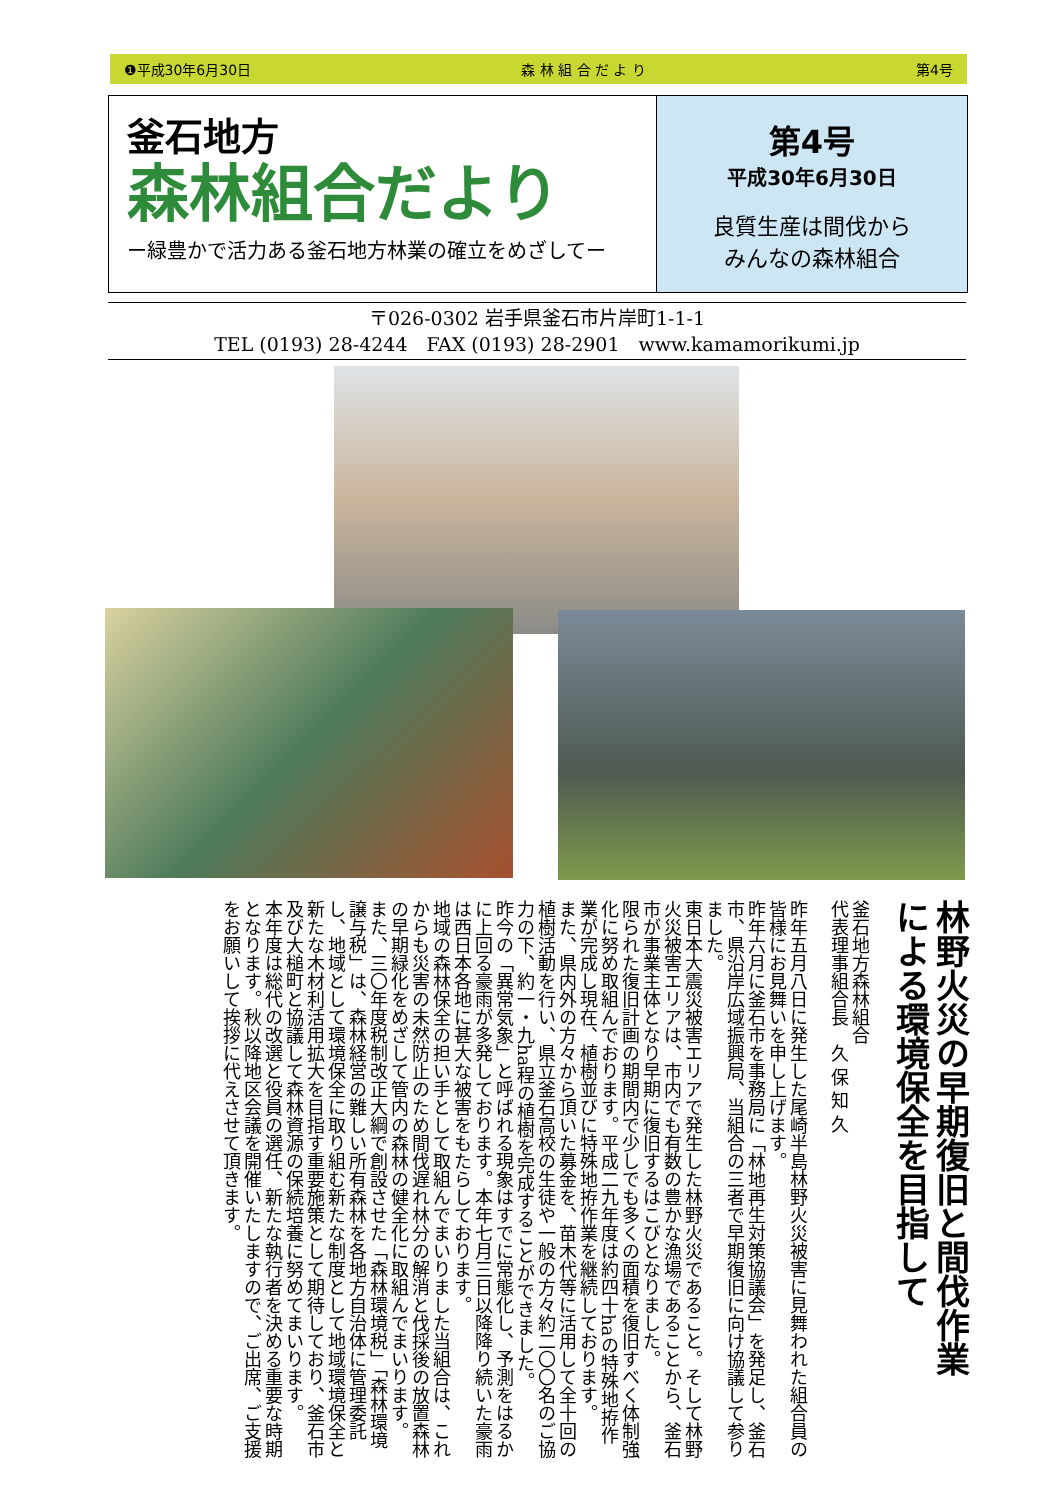❶平成30年6月30日 森 林 組 合 だ よ り 第4号
釜石地方
森林組合だより
ー緑豊かで活力ある釜石地方林業の確立をめざしてー
第4号
平成30年6月30日
良質生産は間伐から
みんなの森林組合
〒026-0302 岩手県釜石市片岸町1-1-1
TEL (0193) 28-4244　FAX (0193) 28-2901　www.kamamorikumi.jp
林野火災の早期復旧と間伐作業
による環境保全を目指して
釜石地方森林組合
代表理事組合長　久 保 知 久
昨年五月八日に発生した尾崎半島林野火災被害に見舞われた組合員の皆様にお見舞いを申し上げます。
昨年六月に釜石市を事務局に「林地再生対策協議会」を発足し、釜石市、県沿岸広域振興局、当組合の三者で早期復旧に向け協議して参りました。
東日本大震災被害エリアで発生した林野火災であること。そして林野火災被害エリアは、市内でも有数の豊かな漁場であることから、釜石市が事業主体となり早期に復旧するはこびとなりました。
限られた復旧計画の期間内で少しでも多くの面積を復旧すべく体制強化に努め取組んでおります。平成二九年度は約四十haの特殊地拵作業が完成し現在、植樹並びに特殊地拵作業を継続しております。
また、県内外の方々から頂いた募金を、苗木代等に活用して全十回の植樹活動を行い、県立釜石高校の生徒や一般の方々約二〇〇名のご協力の下、約一・九ha程の植樹を完成することができました。
昨今の「異常気象」と呼ばれる現象はすでに常態化し、予測をはるかに上回る豪雨が多発しております。本年七月三日以降降り続いた豪雨は西日本各地に甚大な被害をもたらしております。
地域の森林保全の担い手として取組んでまいりました当組合は、これからも災害の未然防止のため間伐遅れ林分の解消と伐採後の放置森林の早期緑化をめざして管内の森林の健全化に取組んでまいります。
また、三〇年度税制改正大綱で創設させた「森林環境税」「森林環境譲与税」は、森林経営の難しい所有森林を各地方自治体に管理委託し、地域として環境保全に取り組む新たな制度として地域環境保全と新たな木材利活用拡大を目指す重要施策として期待しており、釜石市及び大槌町と協議して森林資源の保続培養に努めてまいります。
本年度は総代の改選と役員の選任、新たな執行者を決める重要な時期となります。秋以降地区会議を開催いたしますので、ご出席、ご支援をお願いして挨拶に代えさせて頂きます。